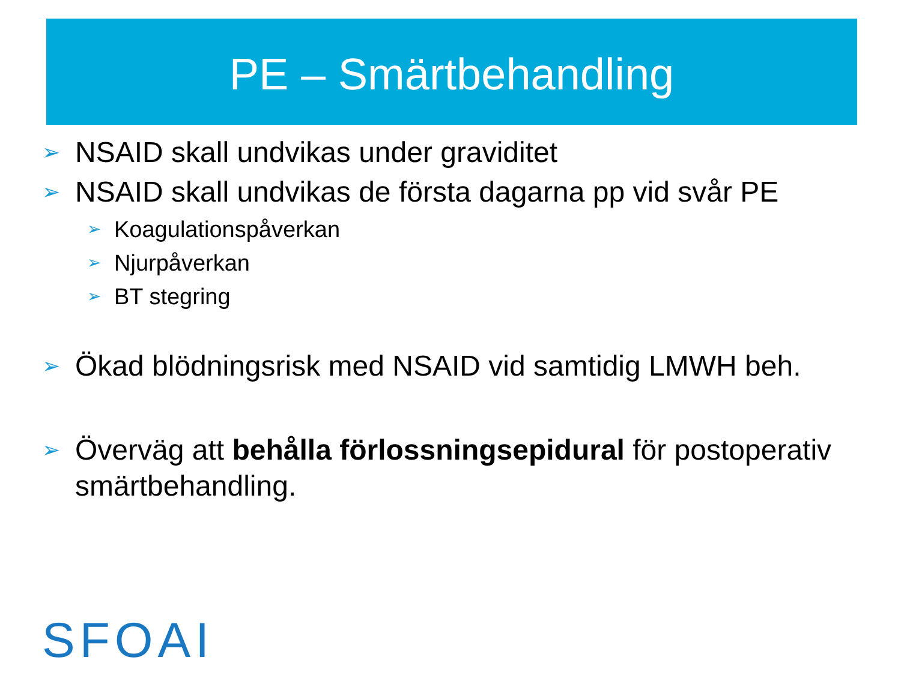PE – Smärtbehandling
➢ NSAID skall undvikas under graviditet
➢ NSAID skall undvikas de första dagarna pp vid svår PE
➢ Koagulationspåverkan
➢ Njurpåverkan
➢ BT stegring
➢ Ökad blödningsrisk med NSAID vid samtidig LMWH beh.
➢ Överväg att behålla förlossningsepidural för postoperativ smärtbehandling.
SFOAI